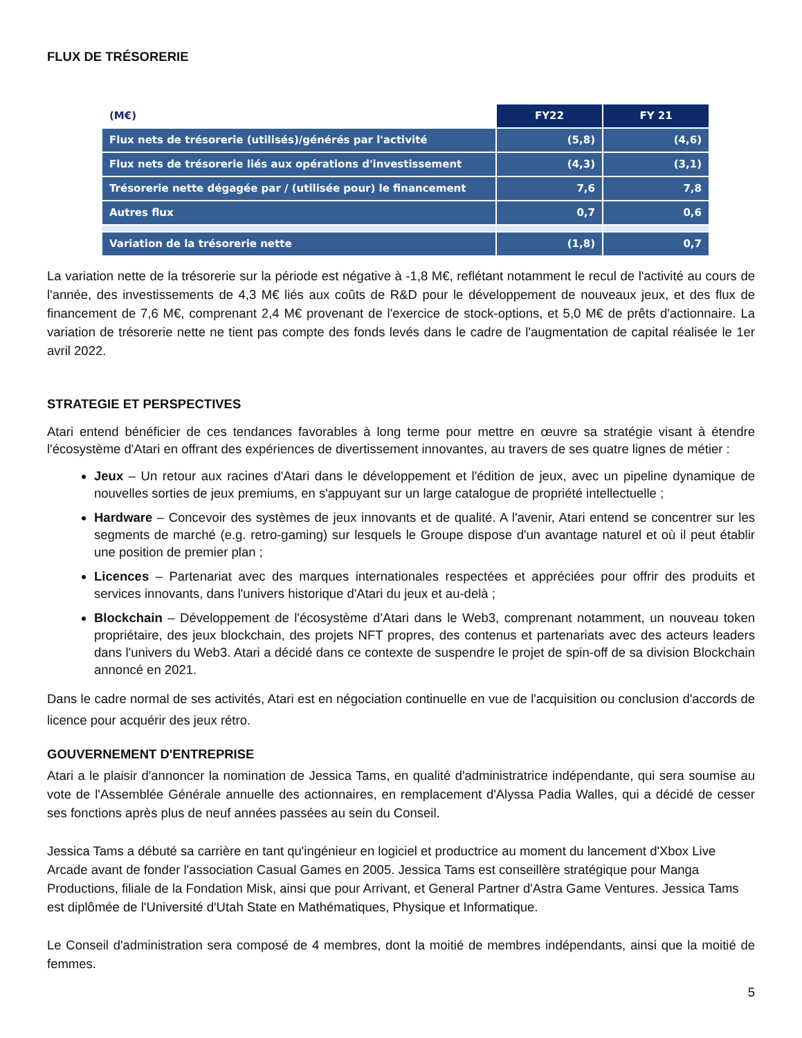FLUX DE TRÉSORERIE
| (M€) | FY22 | FY 21 |
| --- | --- | --- |
| Flux nets de trésorerie (utilisés)/générés par l'activité | (5,8) | (4,6) |
| Flux nets de trésorerie liés aux opérations d'investissement | (4,3) | (3,1) |
| Trésorerie nette dégagée par / (utilisée pour) le financement | 7,6 | 7,8 |
| Autres flux | 0,7 | 0,6 |
| Variation de la trésorerie nette | (1,8) | 0,7 |
La variation nette de la trésorerie sur la période est négative à -1,8 M€, reflétant notamment le recul de l'activité au cours de l'année, des investissements de 4,3 M€ liés aux coûts de R&D pour le développement de nouveaux jeux, et des flux de financement de 7,6 M€, comprenant 2,4 M€ provenant de l'exercice de stock-options, et 5,0 M€ de prêts d'actionnaire. La variation de trésorerie nette ne tient pas compte des fonds levés dans le cadre de l'augmentation de capital réalisée le 1er avril 2022.
STRATEGIE ET PERSPECTIVES
Atari entend bénéficier de ces tendances favorables à long terme pour mettre en œuvre sa stratégie visant à étendre l'écosystème d'Atari en offrant des expériences de divertissement innovantes, au travers de ses quatre lignes de métier :
Jeux – Un retour aux racines d'Atari dans le développement et l'édition de jeux, avec un pipeline dynamique de nouvelles sorties de jeux premiums, en s'appuyant sur un large catalogue de propriété intellectuelle ;
Hardware – Concevoir des systèmes de jeux innovants et de qualité. A l'avenir, Atari entend se concentrer sur les segments de marché (e.g. retro-gaming) sur lesquels le Groupe dispose d'un avantage naturel et où il peut établir une position de premier plan ;
Licences – Partenariat avec des marques internationales respectées et appréciées pour offrir des produits et services innovants, dans l'univers historique d'Atari du jeux et au-delà ;
Blockchain – Développement de l'écosystème d'Atari dans le Web3, comprenant notamment, un nouveau token propriétaire, des jeux blockchain, des projets NFT propres, des contenus et partenariats avec des acteurs leaders dans l'univers du Web3. Atari a décidé dans ce contexte de suspendre le projet de spin-off de sa division Blockchain annoncé en 2021.
Dans le cadre normal de ses activités, Atari est en négociation continuelle en vue de l'acquisition ou conclusion d'accords de licence pour acquérir des jeux rétro.
GOUVERNEMENT D'ENTREPRISE
Atari a le plaisir d'annoncer la nomination de Jessica Tams, en qualité d'administratrice indépendante, qui sera soumise au vote de l'Assemblée Générale annuelle des actionnaires, en remplacement d'Alyssa Padia Walles, qui a décidé de cesser ses fonctions après plus de neuf années passées au sein du Conseil.
Jessica Tams a débuté sa carrière en tant qu'ingénieur en logiciel et productrice au moment du lancement d'Xbox Live Arcade avant de fonder l'association Casual Games en 2005. Jessica Tams est conseillère stratégique pour Manga Productions, filiale de la Fondation Misk, ainsi que pour Arrivant, et General Partner d'Astra Game Ventures. Jessica Tams est diplômée de l'Université d'Utah State en Mathématiques, Physique et Informatique.
Le Conseil d'administration sera composé de 4 membres, dont la moitié de membres indépendants, ainsi que la moitié de femmes.
5